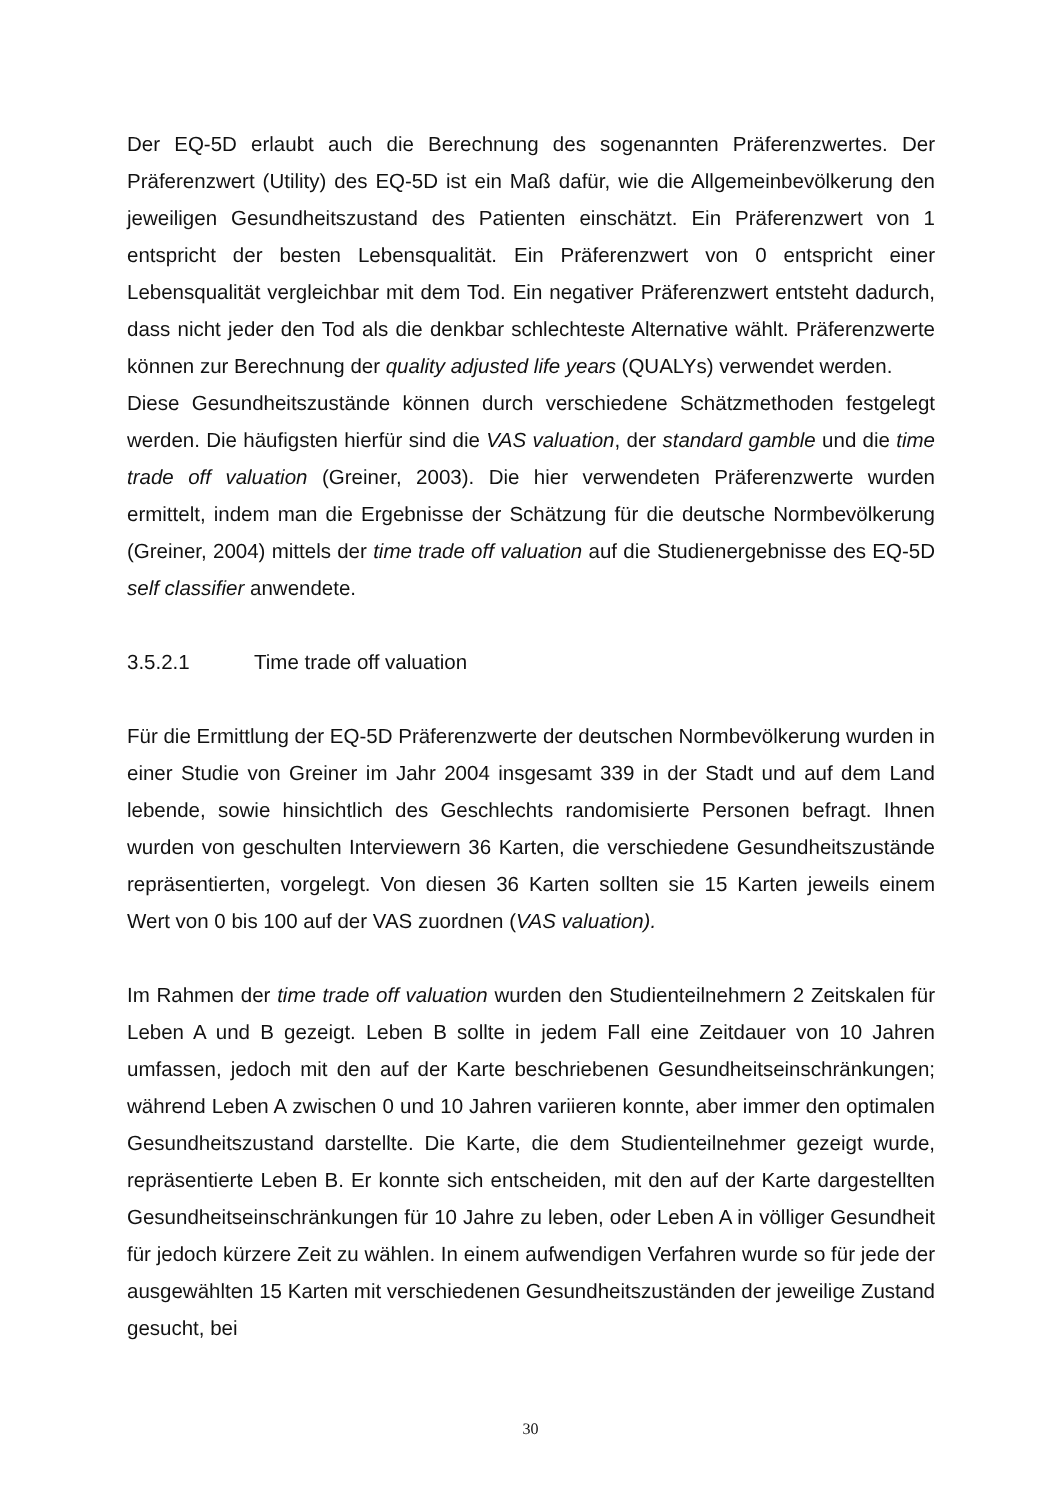Der EQ-5D erlaubt auch die Berechnung des sogenannten Präferenzwertes. Der Präferenzwert (Utility) des EQ-5D ist ein Maß dafür, wie die Allgemeinbevölkerung den jeweiligen Gesundheitszustand des Patienten einschätzt. Ein Präferenzwert von 1 entspricht der besten Lebensqualität. Ein Präferenzwert von 0 entspricht einer Lebensqualität vergleichbar mit dem Tod. Ein negativer Präferenzwert entsteht dadurch, dass nicht jeder den Tod als die denkbar schlechteste Alternative wählt. Präferenzwerte können zur Berechnung der quality adjusted life years (QUALYs) verwendet werden.
Diese Gesundheitszustände können durch verschiedene Schätzmethoden festgelegt werden. Die häufigsten hierfür sind die VAS valuation, der standard gamble und die time trade off valuation (Greiner, 2003). Die hier verwendeten Präferenzwerte wurden ermittelt, indem man die Ergebnisse der Schätzung für die deutsche Normbevölkerung (Greiner, 2004) mittels der time trade off valuation auf die Studienergebnisse des EQ-5D self classifier anwendete.
3.5.2.1 Time trade off valuation
Für die Ermittlung der EQ-5D Präferenzwerte der deutschen Normbevölkerung wurden in einer Studie von Greiner im Jahr 2004 insgesamt 339 in der Stadt und auf dem Land lebende, sowie hinsichtlich des Geschlechts randomisierte Personen befragt. Ihnen wurden von geschulten Interviewern 36 Karten, die verschiedene Gesundheitszustände repräsentierten, vorgelegt. Von diesen 36 Karten sollten sie 15 Karten jeweils einem Wert von 0 bis 100 auf der VAS zuordnen (VAS valuation).
Im Rahmen der time trade off valuation wurden den Studienteilnehmern 2 Zeitskalen für Leben A und B gezeigt. Leben B sollte in jedem Fall eine Zeitdauer von 10 Jahren umfassen, jedoch mit den auf der Karte beschriebenen Gesundheitseinschränkungen; während Leben A zwischen 0 und 10 Jahren variieren konnte, aber immer den optimalen Gesundheitszustand darstellte. Die Karte, die dem Studienteilnehmer gezeigt wurde, repräsentierte Leben B. Er konnte sich entscheiden, mit den auf der Karte dargestellten Gesundheitseinschränkungen für 10 Jahre zu leben, oder Leben A in völliger Gesundheit für jedoch kürzere Zeit zu wählen. In einem aufwendigen Verfahren wurde so für jede der ausgewählten 15 Karten mit verschiedenen Gesundheitszuständen der jeweilige Zustand gesucht, bei
30